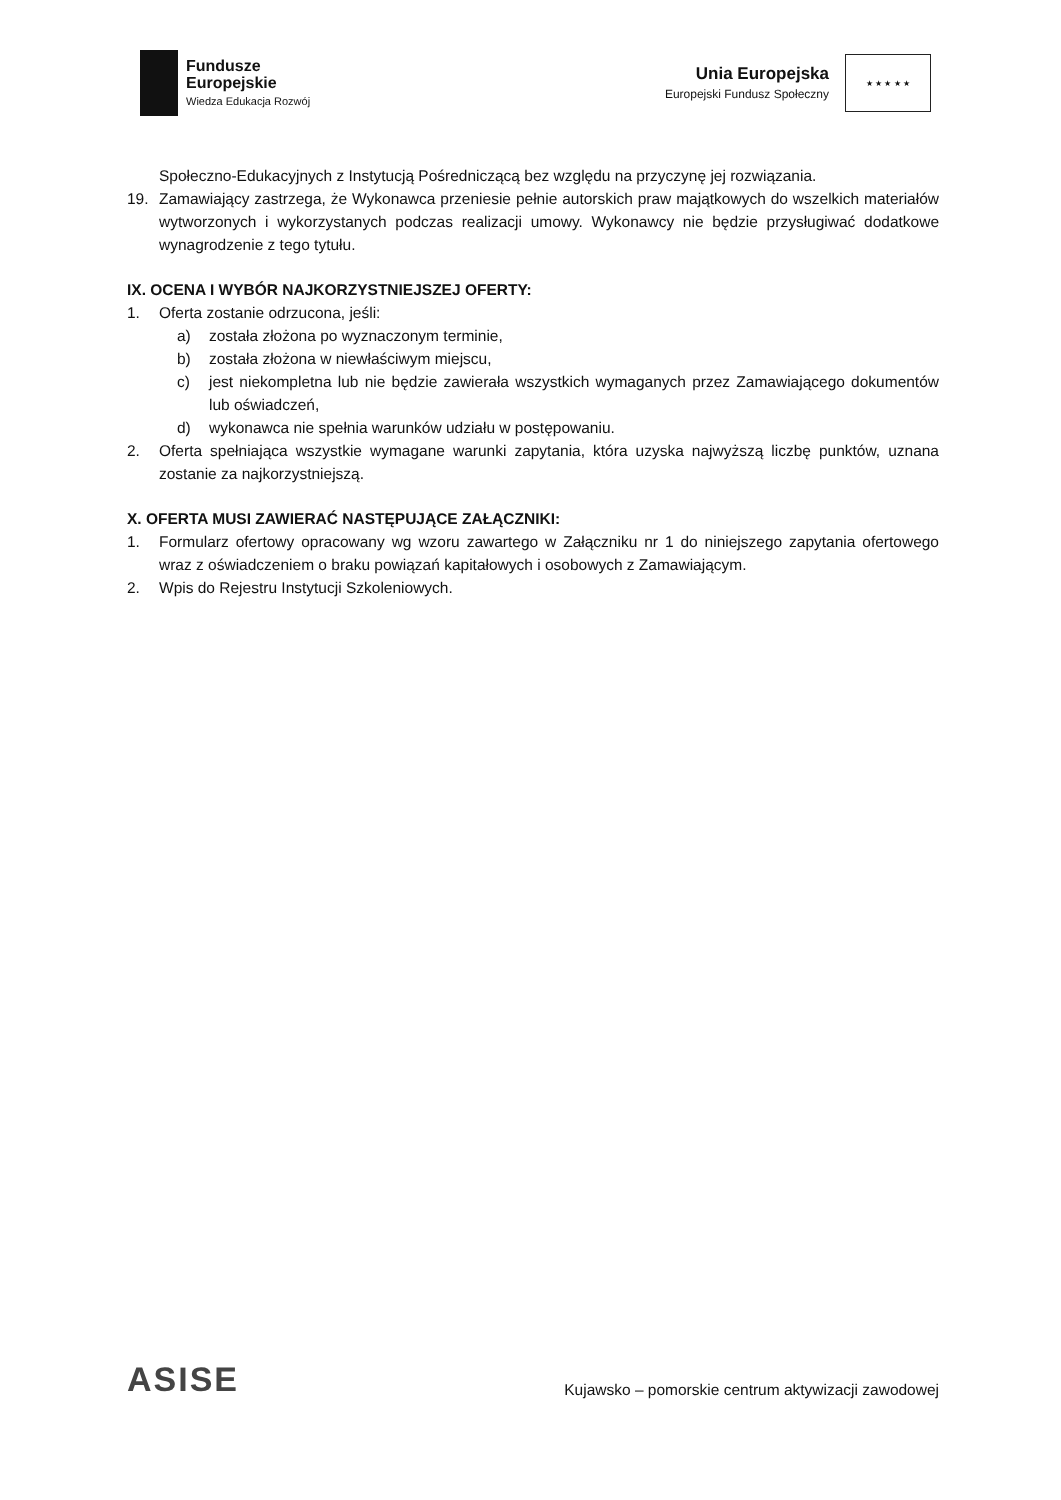Fundusze
Europejskie
Wiedza Edukacja Rozwój
Unia Europejska
Europejski Fundusz Społeczny
★ ★ ★ ★ ★
Społeczno-Edukacyjnych z Instytucją Pośredniczącą bez względu na przyczynę jej rozwiązania.
19. Zamawiający zastrzega, że Wykonawca przeniesie pełnie autorskich praw majątkowych do wszelkich materiałów wytworzonych i wykorzystanych podczas realizacji umowy. Wykonawcy nie będzie przysługiwać dodatkowe wynagrodzenie z tego tytułu.
IX. OCENA I WYBÓR NAJKORZYSTNIEJSZEJ OFERTY:
1. Oferta zostanie odrzucona, jeśli:
a) została złożona po wyznaczonym terminie,
b) została złożona w niewłaściwym miejscu,
c) jest niekompletna lub nie będzie zawierała wszystkich wymaganych przez Zamawiającego dokumentów lub oświadczeń,
d) wykonawca nie spełnia warunków udziału w postępowaniu.
2. Oferta spełniająca wszystkie wymagane warunki zapytania, która uzyska najwyższą liczbę punktów, uznana zostanie za najkorzystniejszą.
X. OFERTA MUSI ZAWIERAĆ NASTĘPUJĄCE ZAŁĄCZNIKI:
1. Formularz ofertowy opracowany wg wzoru zawartego w Załączniku nr 1 do niniejszego zapytania ofertowego wraz z oświadczeniem o braku powiązań kapitałowych i osobowych z Zamawiającym.
2. Wpis do Rejestru Instytucji Szkoleniowych.
ASISE
Kujawsko – pomorskie centrum aktywizacji zawodowej